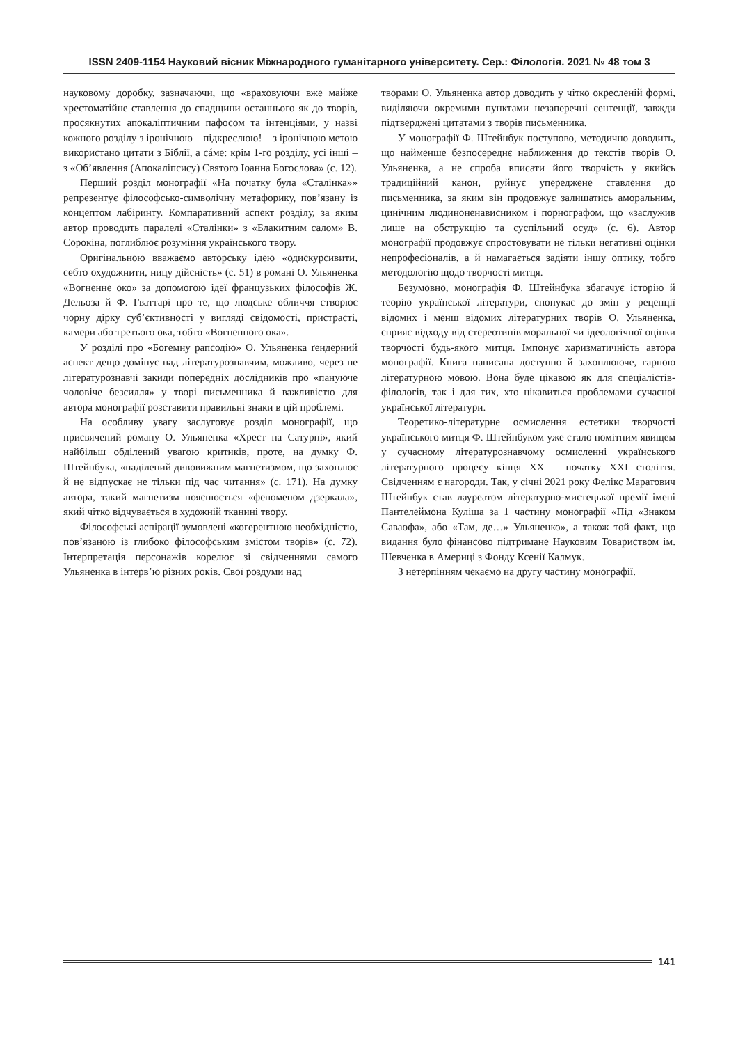ISSN 2409-1154 Науковий вісник Міжнародного гуманітарного університету. Сер.: Філологія. 2021 № 48 том 3
науковому доробку, зазначаючи, що «враховуючи вже майже хрестоматійне ставлення до спадщини останнього як до творів, просякнутих апокаліптичним пафосом та інтенціями, у назві кожного розділу з іронічною – підкреслюю! – з іронічною метою використано цитати з Біблії, а сáме: крім 1-го розділу, усі інші – з «Об’явлення (Апокаліпсису) Святого Іоанна Богослова» (с. 12).
Перший розділ монографії «На початку була «Сталінка»» репрезентує філософсько-символічну метафорику, пов’язану із концептом лабіринту. Компаративний аспект розділу, за яким автор проводить паралелі «Сталінки» з «Блакитним салом» В. Сорокіна, поглиблює розуміння українського твору.
Оригінальною вважаємо авторську ідею «одискурсивити, себто охудожнити, ницу дійсність» (с. 51) в романі О. Ульяненка «Вогненне око» за допомогою ідеї французьких філософів Ж. Дельоза й Ф. Гваттарі про те, що людське обличчя створює чорну дірку суб’єктивності у вигляді свідомості, пристрасті, камери або третього ока, тобто «Вогненного ока».
У розділі про «Богемну рапсодію» О. Ульяненка ґендерний аспект дещо домінує над літературознавчим, можливо, через не літературознавчі закиди попередніх дослідників про «пануюче чоловіче безсилля» у творі письменника й важливістю для автора монографії розставити правильні знаки в цій проблемі.
На особливу увагу заслуговує розділ монографії, що присвячений роману О. Ульяненка «Хрест на Сатурні», який найбільш обділений увагою критиків, проте, на думку Ф. Штейнбука, «наділений дивовижним магнетизмом, що захоплює й не відпускає не тільки під час читання» (с. 171). На думку автора, такий магнетизм пояснюється «феноменом дзеркала», який чітко відчувається в художній тканині твору.
Філософські аспірації зумовлені «когерентною необхідністю, пов’язаною із глибоко філософським змістом творів» (с. 72). Інтерпретація персонажів корелює зі свідченнями самого Ульяненка в інтерв’ю різних років. Свої роздуми над
творами О. Ульяненка автор доводить у чітко окресленій формі, виділяючи окремими пунктами незаперечні сентенції, завжди підтверджені цитатами з творів письменника.
У монографії Ф. Штейнбук поступово, методично доводить, що найменше безпосереднє наближення до текстів творів О. Ульяненка, а не спроба вписати його творчість у якийсь традиційний канон, руйнує упереджене ставлення до письменника, за яким він продовжує залишатись аморальним, цинічним людиноненависником і порнографом, що «заслужив лише на обструкцію та суспільний осуд» (с. 6). Автор монографії продовжує спростовувати не тільки негативні оцінки непрофесіоналів, а й намагається задіяти іншу оптику, тобто методологію щодо творчості митця.
Безумовно, монографія Ф. Штейнбука збагачує історію й теорію української літератури, спонукає до змін у рецепції відомих і менш відомих літературних творів О. Ульяненка, сприяє відходу від стереотипів моральної чи ідеологічної оцінки творчості будь-якого митця. Імпонує харизматичність автора монографії. Книга написана доступно й захоплююче, гарною літературною мовою. Вона буде цікавою як для спеціалістів-філологів, так і для тих, хто цікавиться проблемами сучасної української літератури.
Теоретико-літературне осмислення естетики творчості українського митця Ф. Штейнбуком уже стало помітним явищем у сучасному літературознавчому осмисленні українського літературного процесу кінця XX – початку XXI століття. Свідченням є нагороди. Так, у січні 2021 року Фелікс Маратович Штейнбук став лауреатом літературно-мистецької премії імені Пантелеймона Куліша за 1 частину монографії «Під «Знаком Саваофа», або «Там, де…» Ульяненко», а також той факт, що видання було фінансово підтримане Науковим Товариством ім. Шевченка в Америці з Фонду Ксенії Калмук.
З нетерпінням чекаємо на другу частину монографії.
141